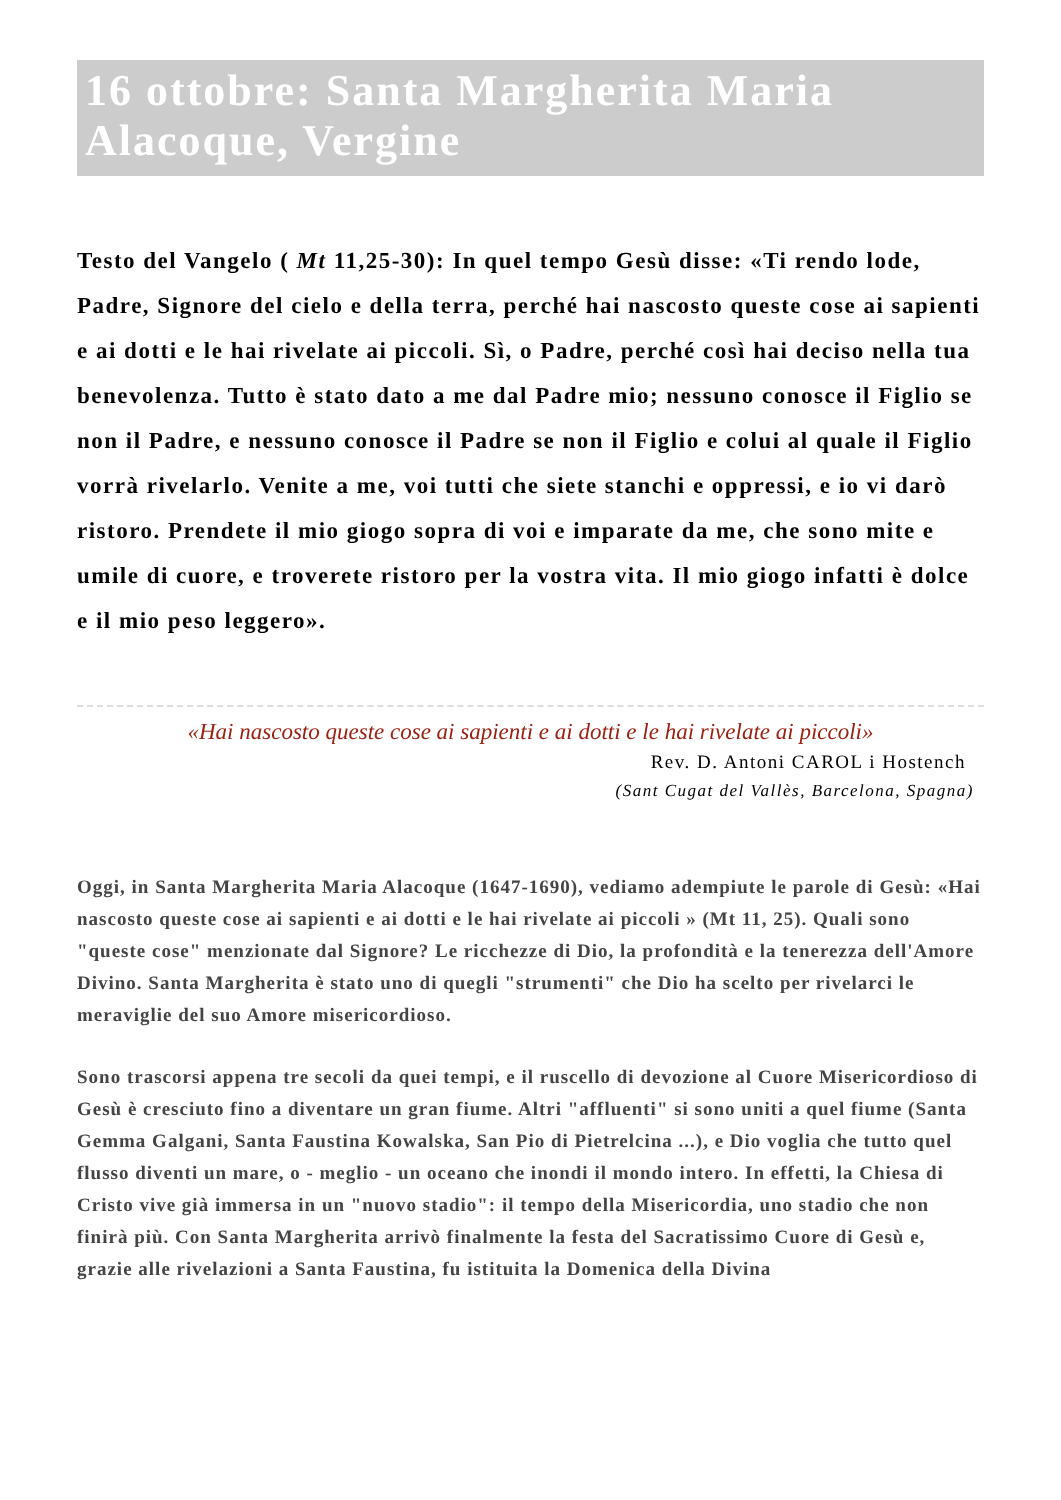16 ottobre: Santa Margherita Maria Alacoque, Vergine
Testo del Vangelo ( Mt 11,25-30): In quel tempo Gesù disse: «Ti rendo lode, Padre, Signore del cielo e della terra, perché hai nascosto queste cose ai sapienti e ai dotti e le hai rivelate ai piccoli. Sì, o Padre, perché così hai deciso nella tua benevolenza. Tutto è stato dato a me dal Padre mio; nessuno conosce il Figlio se non il Padre, e nessuno conosce il Padre se non il Figlio e colui al quale il Figlio vorrà rivelarlo. Venite a me, voi tutti che siete stanchi e oppressi, e io vi darò ristoro. Prendete il mio giogo sopra di voi e imparate da me, che sono mite e umile di cuore, e troverete ristoro per la vostra vita. Il mio giogo infatti è dolce e il mio peso leggero».
«Hai nascosto queste cose ai sapienti e ai dotti e le hai rivelate ai piccoli»
Rev. D. Antoni CAROL i Hostench
(Sant Cugat del Vallès, Barcelona, Spagna)
Oggi, in Santa Margherita Maria Alacoque (1647-1690), vediamo adempiute le parole di Gesù: «Hai nascosto queste cose ai sapienti e ai dotti e le hai rivelate ai piccoli » (Mt 11, 25). Quali sono "queste cose" menzionate dal Signore? Le ricchezze di Dio, la profondità e la tenerezza dell'Amore Divino. Santa Margherita è stato uno di quegli "strumenti" che Dio ha scelto per rivelarci le meraviglie del suo Amore misericordioso.
Sono trascorsi appena tre secoli da quei tempi, e il ruscello di devozione al Cuore Misericordioso di Gesù è cresciuto fino a diventare un gran fiume. Altri "affluenti" si sono uniti a quel fiume (Santa Gemma Galgani, Santa Faustina Kowalska, San Pio di Pietrelcina ...), e Dio voglia che tutto quel flusso diventi un mare, o - meglio - un oceano che inondi il mondo intero. In effetti, la Chiesa di Cristo vive già immersa in un "nuovo stadio": il tempo della Misericordia, uno stadio che non finirà più. Con Santa Margherita arrivò finalmente la festa del Sacratissimo Cuore di Gesù e, grazie alle rivelazioni a Santa Faustina, fu istituita la Domenica della Divina